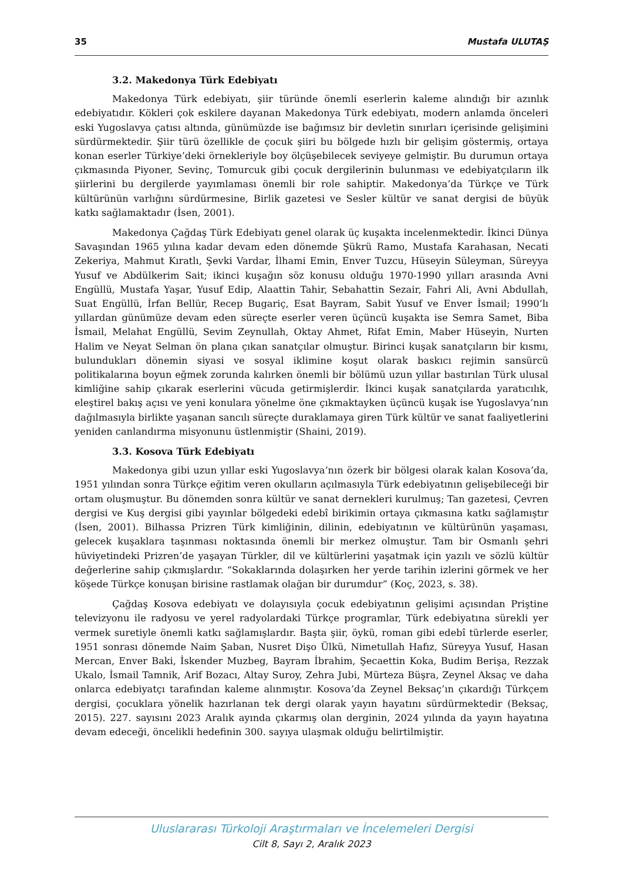35 Mustafa ULUTAŞ
3.2. Makedonya Türk Edebiyatı
Makedonya Türk edebiyatı, şiir türünde önemli eserlerin kaleme alındığı bir azınlık edebiyatıdır. Kökleri çok eskilere dayanan Makedonya Türk edebiyatı, modern anlamda önceleri eski Yugoslavya çatısı altında, günümüzde ise bağımsız bir devletin sınırları içerisinde gelişimini sürdürmektedir. Şiir türü özellikle de çocuk şiiri bu bölgede hızlı bir gelişim göstermiş, ortaya konan eserler Türkiye’deki örnekleriyle boy ölçüşebilecek seviyeye gelmiştir. Bu durumun ortaya çıkmasında Piyoner, Sevinç, Tomurcuk gibi çocuk dergilerinin bulunması ve edebiyatçıların ilk şiirlerini bu dergilerde yayımlaması önemli bir role sahiptir. Makedonya’da Türkçe ve Türk kültürünün varlığını sürdürmesine, Birlik gazetesi ve Sesler kültür ve sanat dergisi de büyük katkı sağlamaktadır (İsen, 2001).
Makedonya Çağdaş Türk Edebiyatı genel olarak üç kuşakta incelenmektedir. İkinci Dünya Savaşından 1965 yılına kadar devam eden dönemde Şükrü Ramo, Mustafa Karahasan, Necati Zekeriya, Mahmut Kıratlı, Şevki Vardar, İlhami Emin, Enver Tuzcu, Hüseyin Süleyman, Süreyya Yusuf ve Abdülkerim Sait; ikinci kuşağın söz konusu olduğu 1970-1990 yılları arasında Avni Engüllü, Mustafa Yaşar, Yusuf Edip, Alaattin Tahir, Sebahattin Sezair, Fahri Ali, Avni Abdullah, Suat Engüllü, İrfan Bellür, Recep Bugariç, Esat Bayram, Sabit Yusuf ve Enver İsmail; 1990’lı yıllardan günümüze devam eden süreçte eserler veren üçüncü kuşakta ise Semra Samet, Biba İsmail, Melahat Engüllü, Sevim Zeynullah, Oktay Ahmet, Rifat Emin, Maber Hüseyin, Nurten Halim ve Neyat Selman ön plana çıkan sanatçılar olmuştur. Birinci kuşak sanatçıların bir kısmı, bulundukları dönemin siyasi ve sosyal iklimine koşut olarak baskıcı rejimin sansürcü politikalarına boyun eğmek zorunda kalırken önemli bir bölümü uzun yıllar bastırılan Türk ulusal kimliğine sahip çıkarak eserlerini vücuda getirmişlerdir. İkinci kuşak sanatçılarda yaratıcılık, eleştirel bakış açısı ve yeni konulara yönelme öne çıkmaktayken üçüncü kuşak ise Yugoslavya’nın dağılmasıyla birlikte yaşanan sancılı süreçte duraklamaya giren Türk kültür ve sanat faaliyetlerini yeniden canlandırma misyonunu üstlenmiştir (Shaini, 2019).
3.3. Kosova Türk Edebiyatı
Makedonya gibi uzun yıllar eski Yugoslavya’nın özerk bir bölgesi olarak kalan Kosova’da, 1951 yılından sonra Türkçe eğitim veren okulların açılmasıyla Türk edebiyatının gelişebileceği bir ortam oluşmuştur. Bu dönemden sonra kültür ve sanat dernekleri kurulmuş; Tan gazetesi, Çevren dergisi ve Kuş dergisi gibi yayınlar bölgedeki edebî birikimin ortaya çıkmasına katkı sağlamıştır (İsen, 2001). Bilhassa Prizren Türk kimliğinin, dilinin, edebiyatının ve kültürünün yaşaması, gelecek kuşaklara taşınması noktasında önemli bir merkez olmuştur. Tam bir Osmanlı şehri hüviyetindeki Prizren’de yaşayan Türkler, dil ve kültürlerini yaşatmak için yazılı ve sözlü kültür değerlerine sahip çıkmışlardır. “Sokaklarında dolaşırken her yerde tarihin izlerini görmek ve her köşede Türkçe konuşan birisine rastlamak olağan bir durumdur” (Koç, 2023, s. 38).
Çağdaş Kosova edebiyatı ve dolayısıyla çocuk edebiyatının gelişimi açısından Priştine televizyonu ile radyosu ve yerel radyolardaki Türkçe programlar, Türk edebiyatına sürekli yer vermek suretiyle önemli katkı sağlamışlardır. Başta şiir, öykü, roman gibi edebî türlerde eserler, 1951 sonrası dönemde Naim Şaban, Nusret Dişo Ülkü, Nimetullah Hafız, Süreyya Yusuf, Hasan Mercan, Enver Baki, İskender Muzbeg, Bayram İbrahim, Şecaettin Koka, Budim Berişa, Rezzak Ukalo, İsmail Tamnik, Arif Bozacı, Altay Suroy, Zehra Jubi, Mürteza Büşra, Zeynel Aksaç ve daha onlarca edebiyatçı tarafından kaleme alınmıştır. Kosova’da Zeynel Beksaç’ın çıkardığı Türkçem dergisi, çocuklara yönelik hazırlanan tek dergi olarak yayın hayatını sürdürmektedir (Beksaç, 2015). 227. sayısını 2023 Aralık ayında çıkarmış olan derginin, 2024 yılında da yayın hayatına devam edeceği, öncelikli hedefinin 300. sayıya ulaşmak olduğu belirtilmiştir.
Uluslararası Türkoloji Araştırmaları ve İncelemeleri Dergisi
Cilt 8, Sayı 2, Aralık 2023